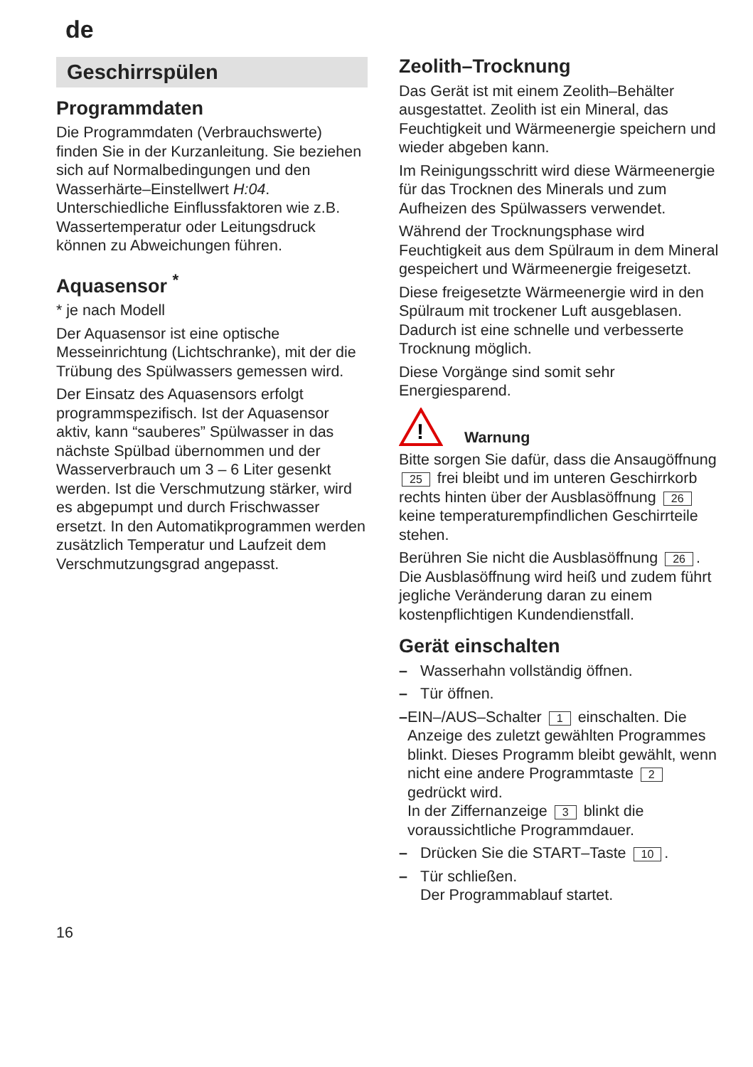de
Geschirrspülen
Programmdaten
Die Programmdaten (Verbrauchswerte) finden Sie in der Kurzanleitung. Sie beziehen sich auf Normalbedingungen und den Wasserhärte–Einstellwert H:04. Unterschiedliche Einflussfaktoren wie z.B. Wassertemperatur oder Leitungsdruck können zu Abweichungen führen.
Aquasensor <sup>*</sup>
* je nach Modell
Der Aquasensor ist eine optische Messeinrichtung (Lichtschranke), mit der die Trübung des Spülwassers gemessen wird.
Der Einsatz des Aquasensors erfolgt programmspezifisch. Ist der Aquasensor aktiv, kann “sauberes” Spülwasser in das nächste Spülbad übernommen und der Wasserverbrauch um 3 – 6 Liter gesenkt werden. Ist die Verschmutzung stärker, wird es abgepumpt und durch Frischwasser ersetzt. In den Automatikprogrammen werden zusätzlich Temperatur und Laufzeit dem Verschmutzungsgrad angepasst.
Zeolith–Trocknung
Das Gerät ist mit einem Zeolith–Behälter ausgestattet. Zeolith ist ein Mineral, das Feuchtigkeit und Wärmeenergie speichern und wieder abgeben kann.
Im Reinigungsschritt wird diese Wärmeenergie für das Trocknen des Minerals und zum Aufheizen des Spülwassers verwendet.
Während der Trocknungsphase wird Feuchtigkeit aus dem Spülraum in dem Mineral gespeichert und Wärmeenergie freigesetzt.
Diese freigesetzte Wärmeenergie wird in den Spülraum mit trockener Luft ausgeblasen. Dadurch ist eine schnelle und verbesserte Trocknung möglich.
Diese Vorgänge sind somit sehr Energiesparend.
!
Warnung
Bitte sorgen Sie dafür, dass die Ansaugöffnung 25 frei bleibt und im unteren Geschirrkorb rechts hinten über der Ausblasöffnung 26 keine temperaturempfindlichen Geschirrteile stehen.
Berühren Sie nicht die Ausblasöffnung 26. Die Ausblasöffnung wird heiß und zudem führt jegliche Veränderung daran zu einem kostenpflichtigen Kundendienstfall.
Gerät einschalten
– Wasserhahn vollständig öffnen.
– Tür öffnen.
– EIN–/AUS–Schalter 1 einschalten. Die Anzeige des zuletzt gewählten Programmes blinkt. Dieses Programm bleibt gewählt, wenn nicht eine andere Programmtaste 2 gedrückt wird.
In der Ziffernanzeige 3 blinkt die voraussichtliche Programmdauer.
– Drücken Sie die START–Taste 10.
– Tür schließen.
Der Programmablauf startet.
16